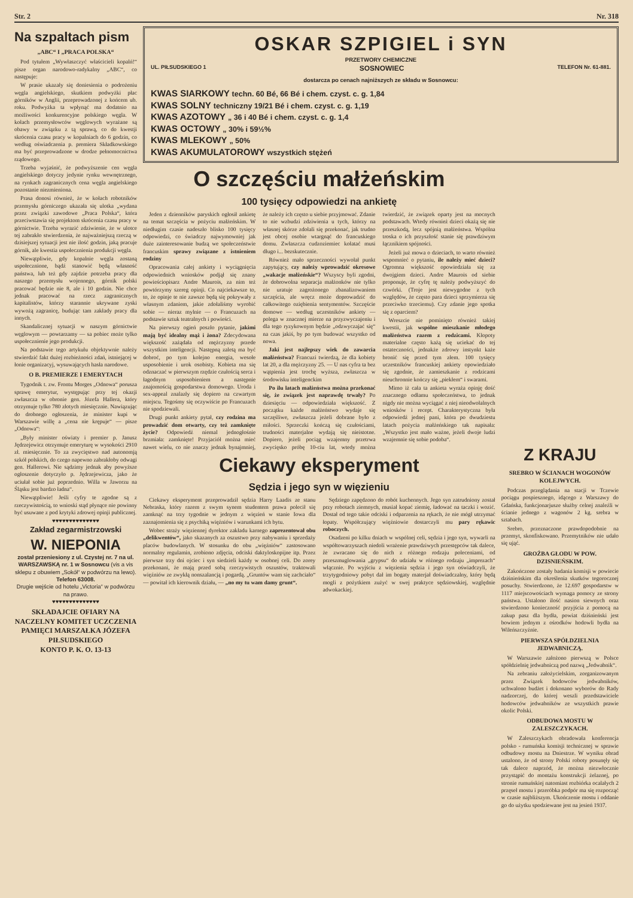Str. 2 Nr. 318
Na szpaltach pism
„ABC“ I „PRACA POLSKA“
Pod tytułem „Wywłaszczyć właścicieli kopalń!“ pisze organ narodowo-radykalny „ABC“, co następuje:
W prasie ukazały się doniesienia o podrożeniu węgla angielskiego, skutkiem podwyżki płac górników w Anglii, przeprowadzonej z końcem ub. roku. Podwyżka ta wpłynąć ma dodatnio na możliwości konkurencyjne polskiego węgla. W kołach przemysłowców węglowych wyrażane są obawy w związku z tą sprawą, co do kwestji skrócenia czasu pracy w kopalniach do 6 godzin, co według oświadczenia p. premiera Składkowskiego ma być przeprowadzone w drodze pełnomocnictwa rządowego.
Trzeba wyjaśnić, że podwyższenie cen węgla angielskiego dotyczy jedynie rynku wewnętrznego, na rynkach zagranicznych cena węgla angielskiego pozostanie niezmieniona.
Prasa donosi również, że w kołach robotników przemysłu górniczego ukazała się ulotka „wydana przez związki zawodowe „Praca Polska“, która przeciwstawia się projektom skrócenia czasu pracy w górnictwie. Trzeba wyrazić zdziwienie, że w ulotce tej zabrakło stwierdzenia, że najważniejszą rzeczą w dzisiejszej sytuacji jest nie ilość godzin, jaką pracuje górnik, ale kwestia uspołecznienia produkcji węgla.
Niewątpliwie, gdy kopalnie węgla zostaną uspołecznione, bądź stanowić będą własność państwa, lub też gdy zajdzie potrzeba pracy dla naszego przemysłu wojennego, górnik polski pracować będzie nie 8, ale i 10 godzin. Nie chce jednak pracować na rzecz zagranicznych kapitalistów, którzy starannie ukrywane zyski wywożą zagranicę, budując tam zakłady pracy dla innych.
Skandalicznej sytuacji w naszym górnictwie węglowym — powtarzamy — sa pobiec może tylko uspołecznienie jego produkcji.
Na podstawie tego artykułu objektywnie należy stwierdzić fakt dużej rozbieżności zdań, istniejącej w łonie organizacyj, wysuwających hasła narodowe.
O B. PREMIERZE I EMERYTACH
Tygodnik t. zw. Frontu Morges „Odnowa“ porusza sprawę emerytur, występując przy tej okazji zwłaszcza w obronie gen. Józefa Hallera, który otrzymuje tylko 780 złotych miesięcznie. Nawiązując do drobnego ogłoszenia, że minister kupi w Warszawie willę a „cena nie krępuje“ — pisze „Odnowa“:
„Były minister oświaty i premier p. Janusz Jędrzejewicz otrzymuje emeryturę w wysokości 2910 zł. miesięcznie. To za zwycięstwo nad autonomją szkół polskich, do czego napewno zabrakłoby odwagi gen. Hallerowi. Nie sądzimy jednak aby powyższe ogłoszenie dotyczyło p. Jędrzejewicza, jako że uciułał sobie już poprzednio. Willa w Jaworzu na Śląsku jest bardzo ładna“.
Niewątpliwie! Jeśli cyfry te zgodne są z rzeczywistością, to wnioski stąd płynące nie powinny być usuwane z pod krytyki zdrowej opinji publicznej.
♥♥♥♥♥♥♥♥♥♥♥♥♥♥
Zakład zegarmistrzowski
W. NIEPONIA
został przeniesiony z ul. Czystej nr. 7 na ul. WARSZAWSKĄ nr. 1 w Sosnowcu (vis a vis sklepu z obuwiem „Sokół“ w podwórzu na lewo). Telefon 63008.
Drugie wejście od hotelu „Victoria“ w podwórzu na prawo.
♥♥♥♥♥♥♥♥♥♥♥♥♥♥
SKŁADAJCIE OFIARY NA NACZELNY KOMITET UCZCZENIA PAMIĘCI MARSZAŁKA JÓZEFA PIŁSUDSKIEGO
KONTO P. K. O. 13-13
OSKAR SZPIGIEL i SYN
PRZETWORY CHEMICZNE
UL. PIŁSUDSKIEGO 1 SOSNOWIEC TELEFON Nr. 61-881.
dostarcza po cenach najniższych ze składu w Sosnowcu:
KWAS SIARKOWY techn. 60 Bé, 66 Bé i chem. czyst. c. g. 1,84
KWAS SOLNY techniczny 19/21 Bé i chem. czyst. c. g. 1,19
KWAS AZOTOWY „ 36 i 40 Bé i chem. czyst. c. g. 1,4
KWAS OCTOWY „ 30% i 59½%
KWAS MLEKOWY „ 50%
KWAS AKUMULATOROWY wszystkich stężeń
O szczęściu małżeńskim
100 tysięcy odpowiedzi na ankietę
Jeden z dzienników paryskich ogłosił ankietę na temat szczęścia w pożyciu małżeńskim. W niedługim czasie nadeszło blisko 100 tysięcy odpowiedzi, co świadczy najwymowniej jak duże zainteresowanie budzą we społeczeństwie francuskim sprawy związane z istnieniem rodziny
Opracowania całej ankiety i wyciągnięcia odpowiednich wniosków podjął się znany powieściopisarz Andre Maurois, za nim też powtórzymy szereg opinji. Co najciekawsze to, to, że opinje te nie zawsze będą się pokrywały z własnym zdaniem, jakie zdołaliśmy wyrobić sobie — nieraz mylnie — o Francuzach na podstawie sztuk teatralnych i powieści.
Na pierwszy ogień poszło pytanie, jakimi mają być idealny mąż i żona? Zdecydowana większość zażądała od mężczyzny przede wszystkim inteligencji. Następną zaletą ma być dobroć, po tym kolejno energia, wesołe usposobienie i urok osobisty. Kobieta ma się odznaczać w pierwszym rzędzie czułością serca i łagodnym usposobieniem a następnie znajomością gospodarstwa domowego. Uroda i sex-appeal znalazły się dopiero na czwartym miejscu. Tegośmy się oczywiście po Francuzach nie spodziewali.
Drugi punkt ankiety pytał, czy rodzina ma prowadzić dom otwarty, czy też zamknięte życie? Odpowiedź niemal jednogłośnie brzmiała: zamknięte! Przyjaciół można mieć nawet wielu, co nie znaczy jednak bynajmniej, że należy ich często u siebie przyjmować. Zdanie to nie wzbudzi zdziwienia u tych, którzy na własnej skórze zdołali się przekonać, jak trudno jest obcej osobie wtargnąć do francuskiego domu. Zwłaszcza cudzoziemiec kołatać musi długo i... bezskutecznie.
Również mało sprzeczności wywołał punkt zapytujący, czy należy wprowadzić okresowe „wakacje małżeńskie“? Wszyscy byli zgodni, że dobrowolna separacja małżonków nie tylko nie uratuje zagrożonego zbanalizowaniem szczęścia, ale wręcz może doprowadzić do całkowitego oziębienia sentymentów. Szczęście domowe — według uczestników ankiety — polega w znacznej mierze na przyzwyczajeniu i dla tego ryzykownym będzie „odzwyczajać się“ na czas jakiś, by po tym budować wszystko od nowa.
Jaki jest najlepszy wiek do zawarcia małżeństwa? Francuzi twierdzą, że dla kobiety lat 20, a dla mężczyzny 25. — U nas cyfra ta bez wątpienia jest trochę wyższa, zwłaszcza w środowisku inteligenckim
Po ilu latach małżeństwa można przekonać się, że związek jest naprawdę trwały? Po dziesięciu — odpowiedziała większość. Z początku każde małżeństwo wydaje się szczęśliwe, zwłaszcza jeżeli dobrane było z miłości. Sprzeczki kończą się czułościami, trudności materjalne wydają się nieistotne. Dopiero, jeżeli pociąg wzajemny przetrwa zwycięsko próbę 10-ciu lat, wtedy można twierdzić, że związek oparty jest na mocnych podstawach. Wtedy również dzieci okażą się nie przeszkodą, lecz spójnią małżeństwa. Wspólna troska o ich przyszłość stanie się prawdziwym łącznikiem spójności.
Jeżeli już mowa o dzieciach, to warto również wspomnieć o pytaniu, ile należy mieć dzieci? Ogromna większość opowiedziała się za dwojgiem dzieci. Andre Maurois od siebie proponuje, że cyfrę tę należy podwyższyć do czwórki. (Troje jest niewygodne z tych względów, że często para dzieci sprzymierza się przeciwko trzeciemu). Czy zdanie jego spotka się z oparciem?
Wreszcie nie pominięto również takiej kwestii, jak wspólne mieszkanie młodego małżeństwa razem z rodzicami. Kłopoty materialne często każą się uciekać do tej ostateczności, jednakże zdrowy instynkt każe bronić się przed tym złem. 100 tysięcy uczestników francuskiej ankiety opowiedziało się zgodnie, że zamieszkanie z rodzicami nieuchronnie kończy się „piekłem“ i swarami.
Mimo iż cała ta ankieta wyraża opinję dość znacznego odłamu społeczeństwa, to jednak nigdy nie można wyciągać z niej nieodwołalnych wniosków i recept. Charakterystyczna była odpowiedź jednej pani, która po dwudziestu latach pożycia małżeńskiego tak napisała: „Wszystko jest mało ważne, jeżeli dwoje ludzi wzajemnie się sobie podoba“.
Ciekawy eksperyment
Sędzia i jego syn w więzieniu
Ciekawy eksperyment przeprowadził sędzia Harry Laadis ze stanu Nebraska, który razem z swym synem studentem prawa polecił się zamknąć na trzy tygodnie w jednym z więzień w stanie Iowa dla zaznajomienia się z psychiką więźniów i warunkami ich bytu.
Wobec straży więziennej dyrektor zakładu karnego zaprezentował obu „delikwentów“, jako skazanych za oszustwo przy nabywaniu i sprzedaży placów budowlanych. W stosunku do obu „więźniów“ zastosowano normalny regulamin, zrobiono zdjęcia, odciski daktyloskopijne itp. Przez pierwsze trzy dni ojciec i syn siedzieli każdy w osobnej celi. Do zorey przekonani, że mają przed sobą rzeczywistych oszustów, traktowali więźniów ze zwykłą nonszalancją i pogardą. „Gruntów wam się zachciało“ — powitał ich kierownik działu, — „no my tu wam damy grunt“.
Sędziego zapędzono do robót kuchennych. Jego syn zatrudniony został przy robotach ziemnych, musiał kopać ziemię, ładować na taczki i wozić. Dostał od tego takie odciski i odparzenia na rękach, że nie mógł utrzymać łopaty. Współczujący więźniowie dostarczyli mu pary rękawic roboczych.
Osadzeni po kilku dniach w wspólnej celi, sędzia i jego syn, wywarli na współtowarzyszach niedoli wrażenie prawdziwych przestępców tak dalece, że zwracano się do nich z różnego rodzaju poleceniami, od przeszmuglowania „grypsu“ do udziału w różnego rodzaju „imprezach“ włącznie. Po wyjściu z więzienia sędzia i jego syn oświadczyli, że trzytygodniowy pobyt dał im bogaty materjał doświadczalny, który będą mogli z pożytkiem zużyć w swej praktyce sędziowskiej, względnie adwokackiej.
Z KRAJU
SREBRO W ŚCIANACH WOGONÓW KOLEJWYCH.
Podczas przeglądania na stacji w Tczewie pociągu pospiesznego, idącego z Warszawy do Gdańska, funkcjonarjusze służby celnej znaleźli w ścianie jednego z wagonów 2 kg. srebra w sztabach.
Srebro, przeznaczone prawdopodobnie na przemyt, skonfiskowano. Przemytników nie udało się ująć.
GROŹBA GŁODU W POW. DZISNIEŃSKIM.
Zakończone zostały badania komisji w powiecie dziśnieńskim dla określenia skutków tegorocznej posuchy. Stwierdzono, że 12.697 gospodarstw w 1117 miejscowościach wymaga pomocy ze strony państwa. Ustalono ilość nasion siewnych oraz stwierdzono konieczność przyjścia z pomocą na zakup pasz dla bydła, powiat dziśnieński jest bowiem jednym z ośrodków hodowli bydła na Wileńszczyźnie.
PIERWSZA SPÓŁDZIELNIA JEDWABNICZĄ.
W Warszawie założono pierwszą w Polsce spółdzielnię jedwabniczą pod nazwą „Jedwabnik“.
Na zebraniu założycielskim, zorganizowanym przez Związek hodowców jedwabników, uchwalono budżet i dokonano wyborów do Rady nadzorczej, do której weszli przedstawiciele hodowców jedwabników ze wszystkich prawie okolic Polski.
ODBUDOWA MOSTU W ZALESZCZYKACH.
W Zaleszczykach obradowała konferencja polsko - rumuńska komisji technicznej w sprawie odbudowy mostu na Dniestrze. W wyniku obrad ustalono, że od strony Polski roboty posunęły się tak dalece naprzód, że można niezwłocznie przystąpić do montażu konstrukcji żelaznej, po stronie rumuńskiej natomiast rozbiórka ocalałych 2 przęseł mostu i przeróbka podpór ma się rozpocząć w czasie najbliższym. Ukończenie mostu i oddanie go do użytku spodziewane jest na jesień 1937.